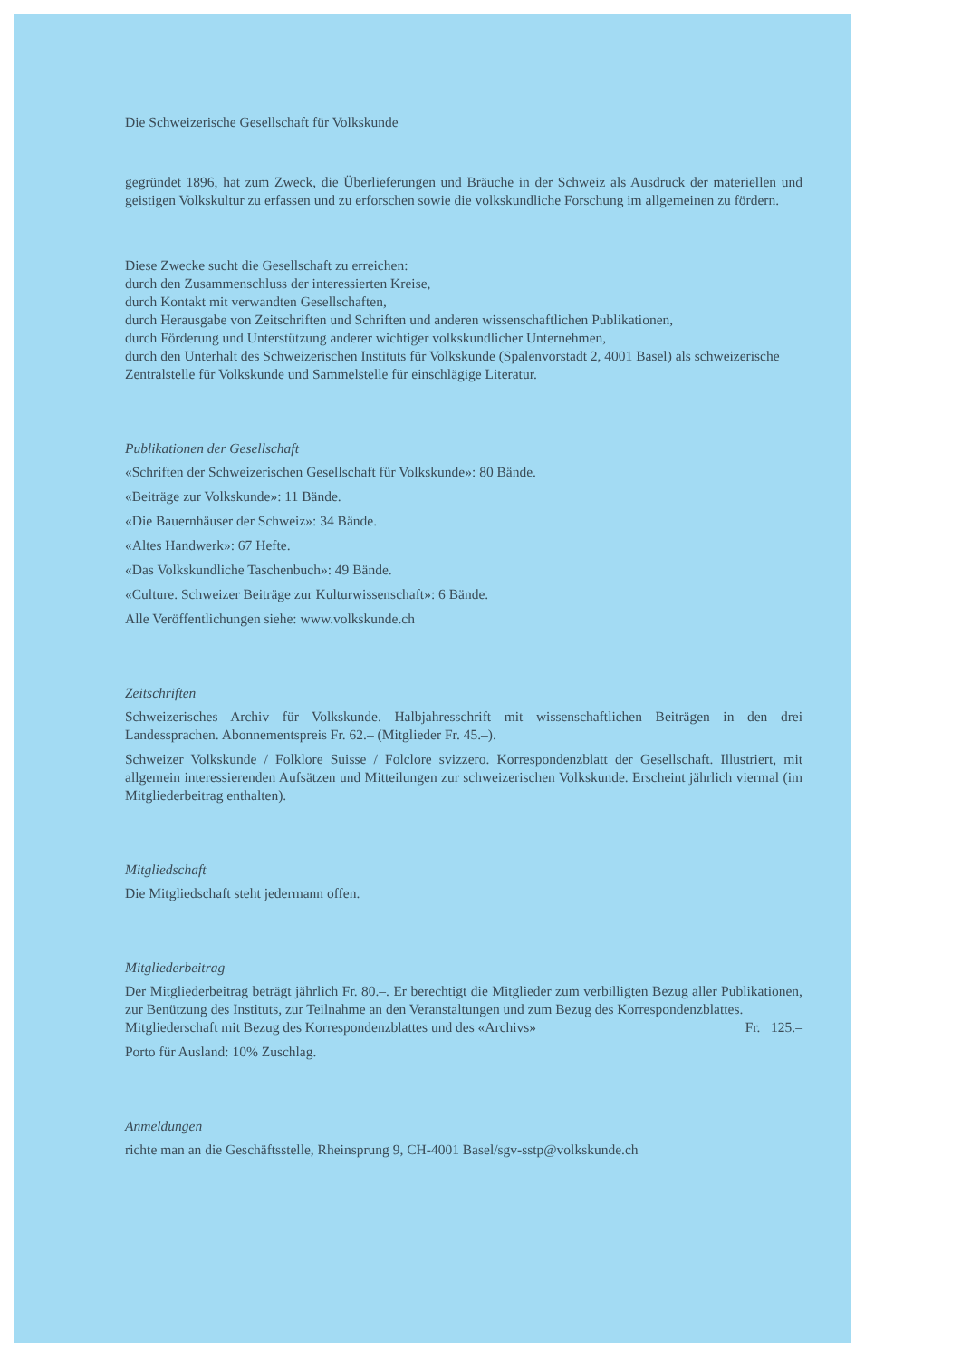Die Schweizerische Gesellschaft für Volkskunde
gegründet 1896, hat zum Zweck, die Überlieferungen und Bräuche in der Schweiz als Ausdruck der materiellen und geistigen Volkskultur zu erfassen und zu erforschen sowie die volkskundliche Forschung im allgemeinen zu fördern.
Diese Zwecke sucht die Gesellschaft zu erreichen:
durch den Zusammenschluss der interessierten Kreise,
durch Kontakt mit verwandten Gesellschaften,
durch Herausgabe von Zeitschriften und Schriften und anderen wissenschaftlichen Publikationen,
durch Förderung und Unterstützung anderer wichtiger volkskundlicher Unternehmen,
durch den Unterhalt des Schweizerischen Instituts für Volkskunde (Spalenvorstadt 2, 4001 Basel) als schweizerische Zentralstelle für Volkskunde und Sammelstelle für einschlägige Literatur.
Publikationen der Gesellschaft
«Schriften der Schweizerischen Gesellschaft für Volkskunde»: 80 Bände.
«Beiträge zur Volkskunde»: 11 Bände.
«Die Bauernhäuser der Schweiz»: 34 Bände.
«Altes Handwerk»: 67 Hefte.
«Das Volkskundliche Taschenbuch»: 49 Bände.
«Culture. Schweizer Beiträge zur Kulturwissenschaft»: 6 Bände.
Alle Veröffentlichungen siehe: www.volkskunde.ch
Zeitschriften
Schweizerisches Archiv für Volkskunde. Halbjahresschrift mit wissenschaftlichen Beiträgen in den drei Landessprachen. Abonnementspreis Fr. 62.– (Mitglieder Fr. 45.–).
Schweizer Volkskunde / Folklore Suisse / Folclore svizzero. Korrespondenzblatt der Gesellschaft. Illustriert, mit allgemein interessierenden Aufsätzen und Mitteilungen zur schweizerischen Volkskunde. Erscheint jährlich viermal (im Mitgliederbeitrag enthalten).
Mitgliedschaft
Die Mitgliedschaft steht jedermann offen.
Mitgliederbeitrag
Der Mitgliederbeitrag beträgt jährlich Fr. 80.–. Er berechtigt die Mitglieder zum verbilligten Bezug aller Publikationen, zur Benützung des Instituts, zur Teilnahme an den Veranstaltungen und zum Bezug des Korrespondenzblattes.
Mitgliederschaft mit Bezug des Korrespondenzblattes und des «Archivs» Fr. 125.–
Porto für Ausland: 10% Zuschlag.
Anmeldungen
richte man an die Geschäftsstelle, Rheinsprung 9, CH-4001 Basel/sgv-sstp@volkskunde.ch